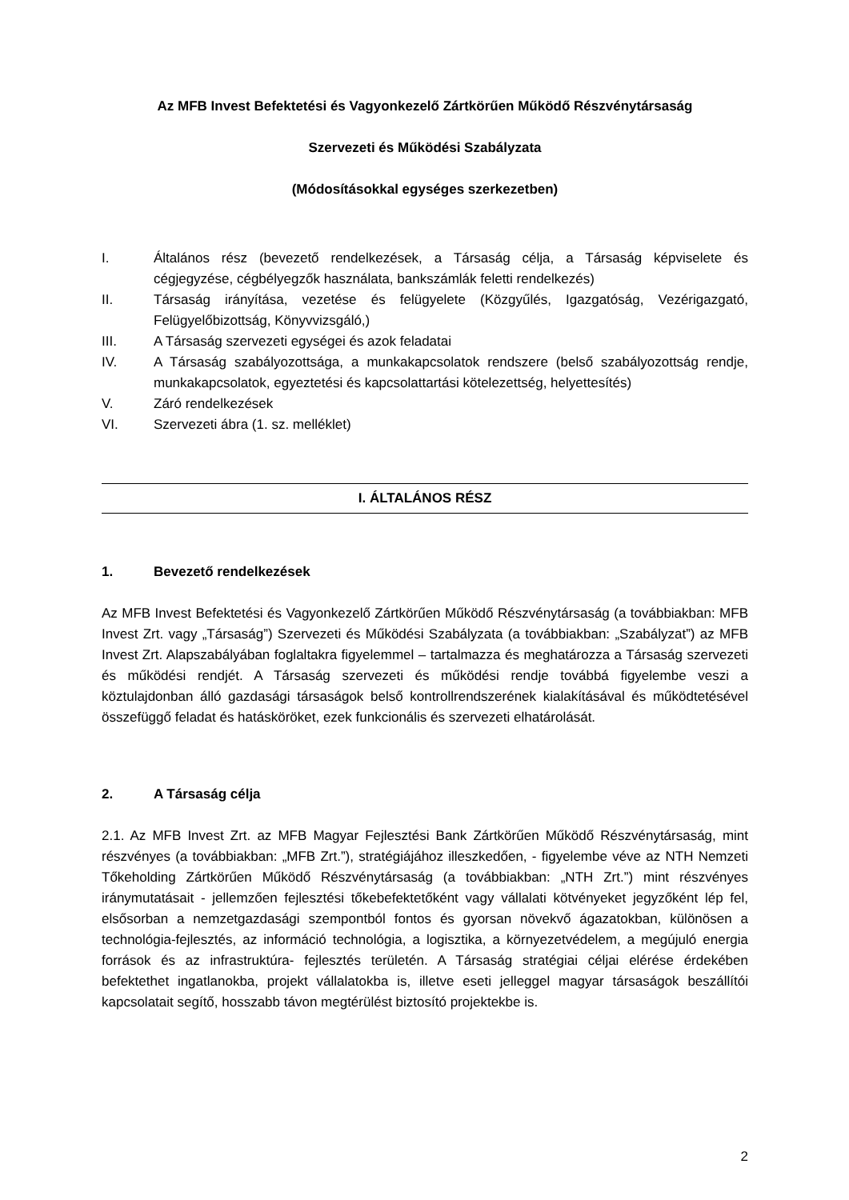Az MFB Invest Befektetési és Vagyonkezelő Zártkörűen Működő Részvénytársaság
Szervezeti és Működési Szabályzata
(Módosításokkal egységes szerkezetben)
I. Általános rész (bevezető rendelkezések, a Társaság célja, a Társaság képviselete és cégjegyzése, cégbélyegzők használata, bankszámlák feletti rendelkezés)
II. Társaság irányítása, vezetése és felügyelete (Közgyűlés, Igazgatóság, Vezérigazgató, Felügyelőbizottság, Könyvvizsgáló,)
III. A Társaság szervezeti egységei és azok feladatai
IV. A Társaság szabályozottsága, a munkakapcsolatok rendszere (belső szabályozottság rendje, munkakapcsolatok, egyeztetési és kapcsolattartási kötelezettség, helyettesítés)
V. Záró rendelkezések
VI. Szervezeti ábra (1. sz. melléklet)
I. ÁLTALÁNOS RÉSZ
1. Bevezető rendelkezések
Az MFB Invest Befektetési és Vagyonkezelő Zártkörűen Működő Részvénytársaság (a továbbiakban: MFB Invest Zrt. vagy „Társaság”) Szervezeti és Működési Szabályzata (a továbbiakban: „Szabályzat”) az MFB Invest Zrt. Alapszabályában foglaltakra figyelemmel – tartalmazza és meghatározza a Társaság szervezeti és működési rendjét. A Társaság szervezeti és működési rendje továbbá figyelembe veszi a köztulajdonban álló gazdasági társaságok belső kontrollrendszerének kialakításával és működtetésével összefüggő feladat és hatásköröket, ezek funkcionális és szervezeti elhatárolását.
2. A Társaság célja
2.1. Az MFB Invest Zrt. az MFB Magyar Fejlesztési Bank Zártkörűen Működő Részvénytársaság, mint részvényes (a továbbiakban: „MFB Zrt.”), stratégiájához illeszkedően, - figyelembe véve az NTH Nemzeti Tőkeholding Zártkörűen Működő Részvénytársaság (a továbbiakban: „NTH Zrt.”) mint részvényes iránymutatásait - jellemzően fejlesztési tőkebefektetőként vagy vállalati kötvényeket jegyzőként lép fel, elsősorban a nemzetgazdasági szempontból fontos és gyorsan növekvő ágazatokban, különösen a technológia-fejlesztés, az információ technológia, a logisztika, a környezetvédelem, a megújuló energia források és az infrastruktúra- fejlesztés területén. A Társaság stratégiai céljai elérése érdekében befektethet ingatlanokba, projekt vállalatokba is, illetve eseti jelleggel magyar társaságok beszállítói kapcsolatait segítő, hosszabb távon megtérülést biztosító projektekbe is.
2